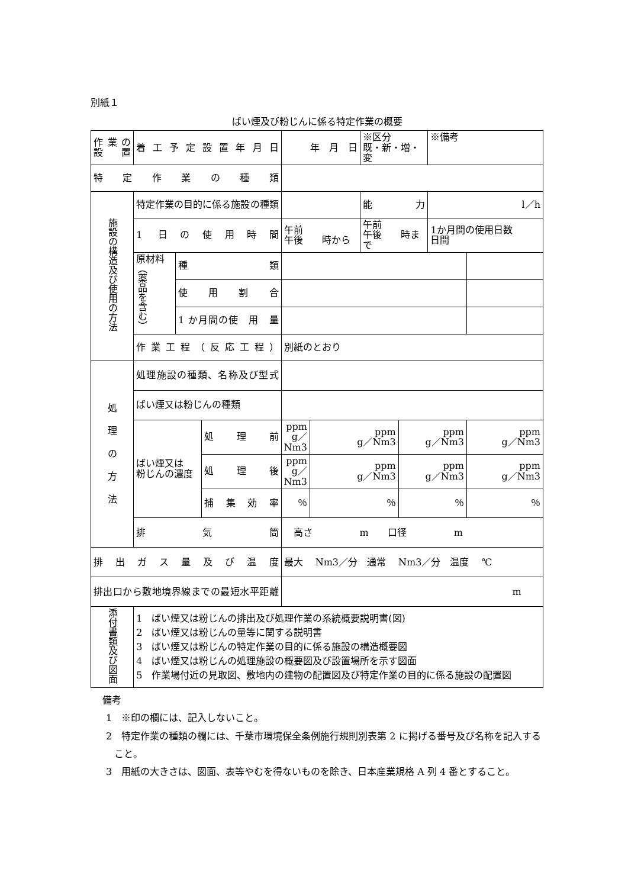別紙１
ばい煙及び粉じんに係る特定作業の概要
| 作業の 設 置 | 着工予定設置年月日 | | | 年 月 日 | | ※区分 既・新・増・変 | | ※備考 | |
| 特 定 作 業 の 種 類 | | | | | | | | | |
| 施設の構造及び使用の方法 | 特定作業の目的に係る施設の種類 | | | | | 能 力 | | l／h | |
| | 1 日の使用時間 | | | 午前 午後 時から | | 午前 午後 時まで | | 1か月間の使用日数 日間 | |
| | 原材料 （薬品を含む） | 種 類 | | | | | | | |
| | | 使用割合 | | | | | | | |
| | | 1 か月間の使 用 量 | | | | | | | |
| | 作業工程（反応工程） | | | 別紙のとおり | | | | | |
| 処 理 の 方 法 | 処理施設の種類、名称及び型式 | | | | | | | | |
| | ばい煙又は粉じんの種類 | | | | | | | | |
| | ばい煙又は 粉じんの濃度 | | 処理前 | ppm g／Nm3 | ppm g／Nm3 | | ppm g／Nm3 | | ppm g／Nm3 |
| | | | 処理後 | ppm g／Nm3 | ppm g／Nm3 | | ppm g／Nm3 | | ppm g／Nm3 |
| | | | 捕集効率 | ％ | ％ | | ％ | | ％ |
| | 排 気 筒 | | | 高さ m 口径 m | | | | | |
| 排出ガス量及び温度 | | | | 最大 Nm3／分 通常 Nm3／分 温度 ℃ | | | | | |
| 排出口から敷地境界線までの最短水平距離 | | | | m | | | | | |
| 添付書類及び図面 | 1 ばい煙又は粉じんの排出及び処理作業の系統概要説明書(図) 2 ばい煙又は粉じんの量等に関する説明書 3 ばい煙又は粉じんの特定作業の目的に係る施設の構造概要図 4 ばい煙又は粉じんの処理施設の概要図及び設置場所を示す図面 5 作業場付近の見取図、敷地内の建物の配置図及び特定作業の目的に係る施設の配置図 | | | | | | | | |
備考
1　※印の欄には、記入しないこと。
2　特定作業の種類の欄には、千葉市環境保全条例施行規則別表第 2 に掲げる番号及び名称を記入すること。
3　用紙の大きさは、図面、表等やむを得ないものを除き、日本産業規格 A 列 4 番とすること。